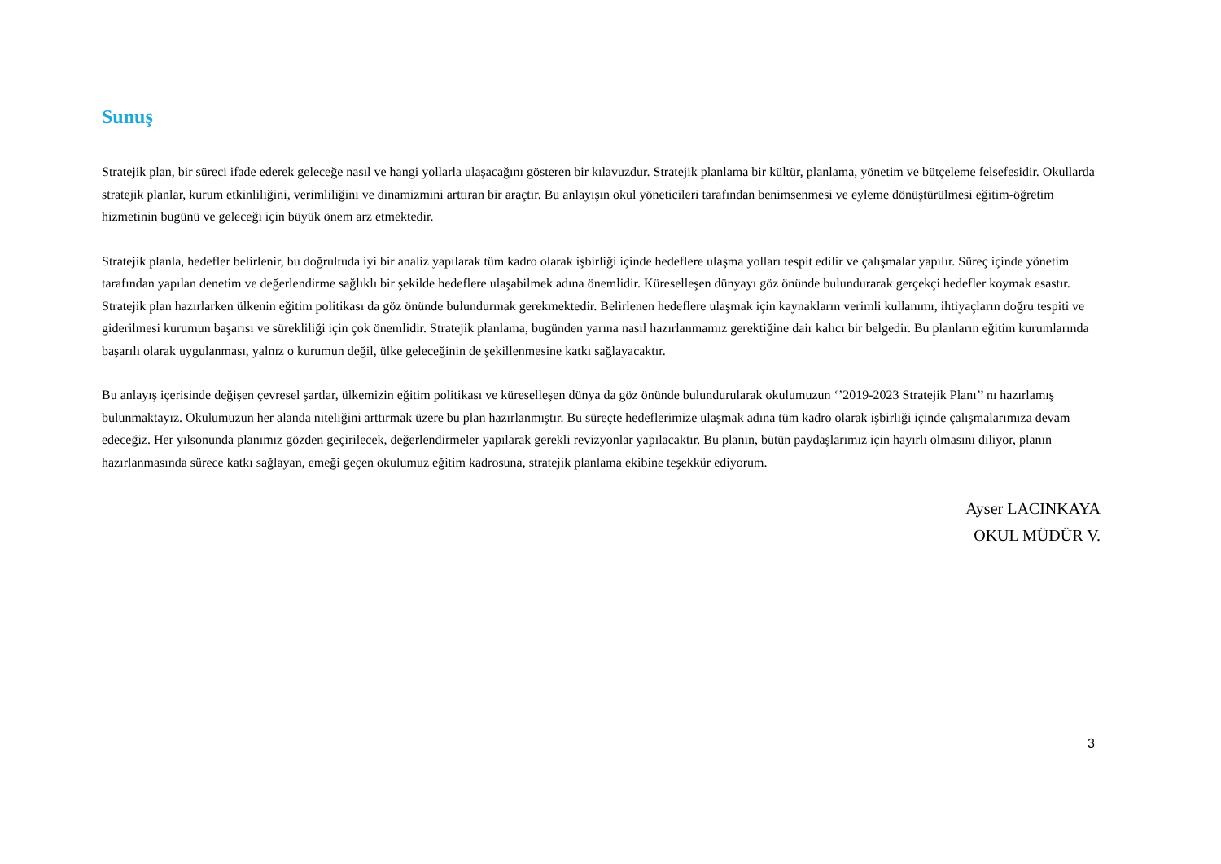Sunuş
Stratejik plan, bir süreci ifade ederek geleceğe nasıl ve hangi yollarla ulaşacağını gösteren bir kılavuzdur. Stratejik planlama bir kültür, planlama, yönetim ve bütçeleme felsefesidir. Okullarda stratejik planlar, kurum etkinliliğini, verimliliğini ve dinamizmini arttıran bir araçtır. Bu anlayışın okul yöneticileri tarafından benimsenmesi ve eyleme dönüştürülmesi eğitim-öğretim hizmetinin bugünü ve geleceği için büyük önem arz etmektedir.
Stratejik planla, hedefler belirlenir, bu doğrultuda iyi bir analiz yapılarak tüm kadro olarak işbirliği içinde hedeflere ulaşma yolları tespit edilir ve çalışmalar yapılır. Süreç içinde yönetim tarafından yapılan denetim ve değerlendirme sağlıklı bir şekilde hedeflere ulaşabilmek adına önemlidir. Küreselleşen dünyayı göz önünde bulundurarak gerçekçi hedefler koymak esastır. Stratejik plan hazırlarken ülkenin eğitim politikası da göz önünde bulundurmak gerekmektedir. Belirlenen hedeflere ulaşmak için kaynakların verimli kullanımı, ihtiyaçların doğru tespiti ve giderilmesi kurumun başarısı ve sürekliliği için çok önemlidir. Stratejik planlama, bugünden yarına nasıl hazırlanmamız gerektiğine dair kalıcı bir belgedir. Bu planların eğitim kurumlarında başarılı olarak uygulanması, yalnız o kurumun değil, ülke geleceğinin de şekillenmesine katkı sağlayacaktır.
Bu anlayış içerisinde değişen çevresel şartlar, ülkemizin eğitim politikası ve küreselleşen dünya da göz önünde bulundurularak okulumuzun ‘’2019-2023 Stratejik Planı’’ nı hazırlamış bulunmaktayız. Okulumuzun her alanda niteliğini arttırmak üzere bu plan hazırlanmıştır. Bu süreçte hedeflerimize ulaşmak adına tüm kadro olarak işbirliği içinde çalışmalarımıza devam edeceğiz. Her yılsonunda planımız gözden geçirilecek, değerlendirmeler yapılarak gerekli revizyonlar yapılacaktır. Bu planın, bütün paydaşlarımız için hayırlı olmasını diliyor, planın hazırlanmasında sürece katkı sağlayan, emeği geçen okulumuz eğitim kadrosuna, stratejik planlama ekibine teşekkür ediyorum.
Ayser LACINKAYA
OKUL MÜDÜR V.
3